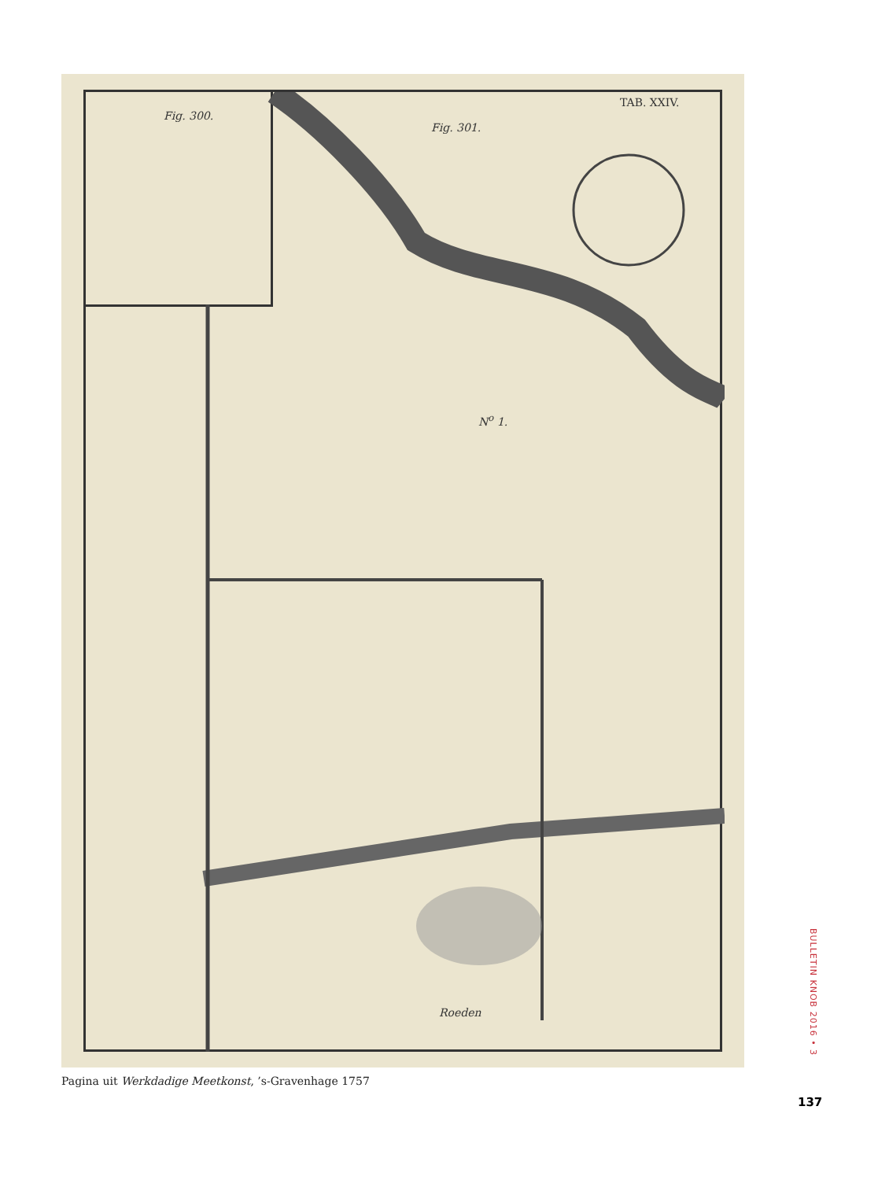TAB. XXIV.
Fig. 300.
Fig. 301.
N<sup>o</sup> 1.
Roeden
Pagina uit Werkdadige Meetkonst, ’s-Gravenhage 1757
BULLETIN KNOB 2016 • 3
137